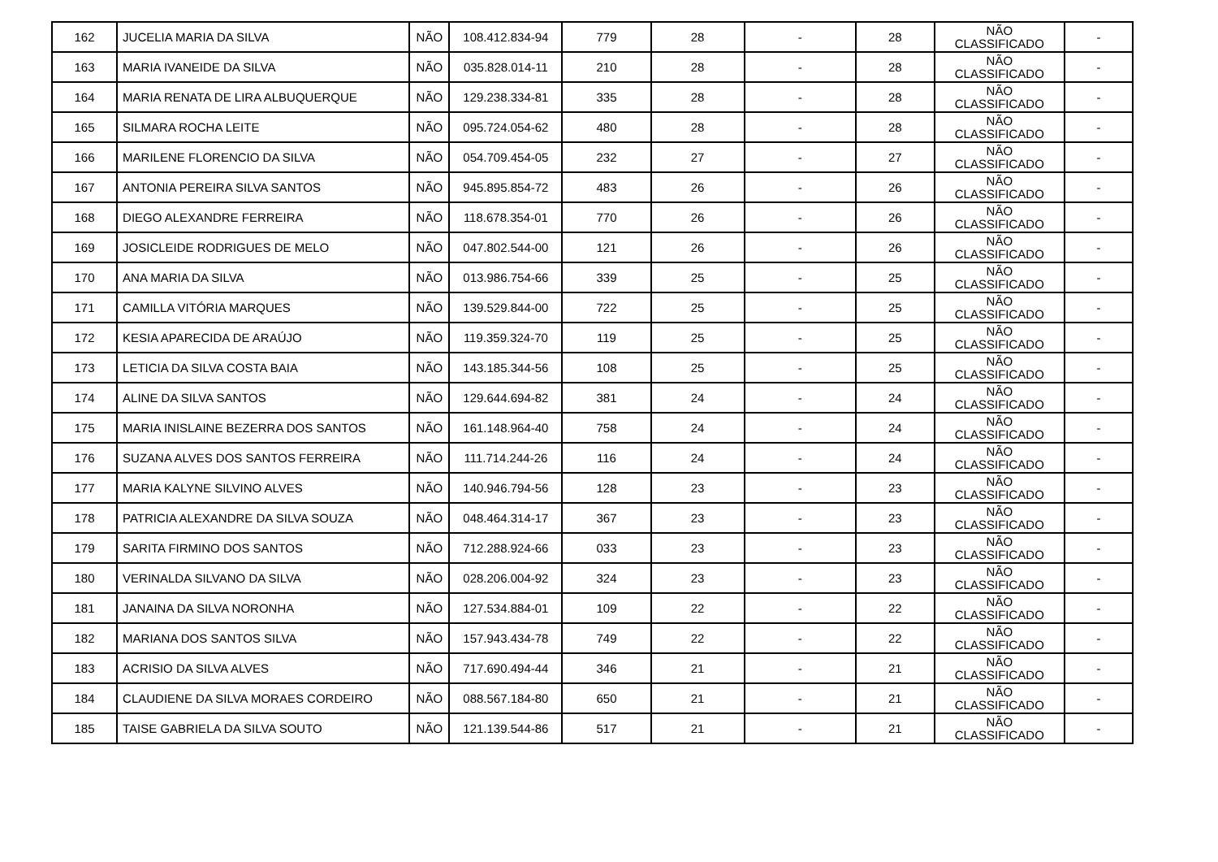| 162 | JUCELIA MARIA DA SILVA | NÃO | 108.412.834-94 | 779 | 28 | - | 28 | NÃO CLASSIFICADO | - |
| 163 | MARIA IVANEIDE DA SILVA | NÃO | 035.828.014-11 | 210 | 28 | - | 28 | NÃO CLASSIFICADO | - |
| 164 | MARIA RENATA DE LIRA ALBUQUERQUE | NÃO | 129.238.334-81 | 335 | 28 | - | 28 | NÃO CLASSIFICADO | - |
| 165 | SILMARA ROCHA LEITE | NÃO | 095.724.054-62 | 480 | 28 | - | 28 | NÃO CLASSIFICADO | - |
| 166 | MARILENE FLORENCIO DA SILVA | NÃO | 054.709.454-05 | 232 | 27 | - | 27 | NÃO CLASSIFICADO | - |
| 167 | ANTONIA PEREIRA SILVA SANTOS | NÃO | 945.895.854-72 | 483 | 26 | - | 26 | NÃO CLASSIFICADO | - |
| 168 | DIEGO ALEXANDRE FERREIRA | NÃO | 118.678.354-01 | 770 | 26 | - | 26 | NÃO CLASSIFICADO | - |
| 169 | JOSICLEIDE RODRIGUES DE MELO | NÃO | 047.802.544-00 | 121 | 26 | - | 26 | NÃO CLASSIFICADO | - |
| 170 | ANA MARIA DA SILVA | NÃO | 013.986.754-66 | 339 | 25 | - | 25 | NÃO CLASSIFICADO | - |
| 171 | CAMILLA VITÓRIA MARQUES | NÃO | 139.529.844-00 | 722 | 25 | - | 25 | NÃO CLASSIFICADO | - |
| 172 | KESIA APARECIDA DE ARAÚJO | NÃO | 119.359.324-70 | 119 | 25 | - | 25 | NÃO CLASSIFICADO | - |
| 173 | LETICIA DA SILVA COSTA BAIA | NÃO | 143.185.344-56 | 108 | 25 | - | 25 | NÃO CLASSIFICADO | - |
| 174 | ALINE DA SILVA SANTOS | NÃO | 129.644.694-82 | 381 | 24 | - | 24 | NÃO CLASSIFICADO | - |
| 175 | MARIA INISLAINE BEZERRA DOS SANTOS | NÃO | 161.148.964-40 | 758 | 24 | - | 24 | NÃO CLASSIFICADO | - |
| 176 | SUZANA ALVES DOS SANTOS FERREIRA | NÃO | 111.714.244-26 | 116 | 24 | - | 24 | NÃO CLASSIFICADO | - |
| 177 | MARIA KALYNE SILVINO ALVES | NÃO | 140.946.794-56 | 128 | 23 | - | 23 | NÃO CLASSIFICADO | - |
| 178 | PATRICIA ALEXANDRE DA SILVA SOUZA | NÃO | 048.464.314-17 | 367 | 23 | - | 23 | NÃO CLASSIFICADO | - |
| 179 | SARITA FIRMINO DOS SANTOS | NÃO | 712.288.924-66 | 033 | 23 | - | 23 | NÃO CLASSIFICADO | - |
| 180 | VERINALDA SILVANO DA SILVA | NÃO | 028.206.004-92 | 324 | 23 | - | 23 | NÃO CLASSIFICADO | - |
| 181 | JANAINA DA SILVA NORONHA | NÃO | 127.534.884-01 | 109 | 22 | - | 22 | NÃO CLASSIFICADO | - |
| 182 | MARIANA DOS SANTOS SILVA | NÃO | 157.943.434-78 | 749 | 22 | - | 22 | NÃO CLASSIFICADO | - |
| 183 | ACRISIO DA SILVA ALVES | NÃO | 717.690.494-44 | 346 | 21 | - | 21 | NÃO CLASSIFICADO | - |
| 184 | CLAUDIENE DA SILVA MORAES CORDEIRO | NÃO | 088.567.184-80 | 650 | 21 | - | 21 | NÃO CLASSIFICADO | - |
| 185 | TAISE GABRIELA DA SILVA SOUTO | NÃO | 121.139.544-86 | 517 | 21 | - | 21 | NÃO CLASSIFICADO | - |